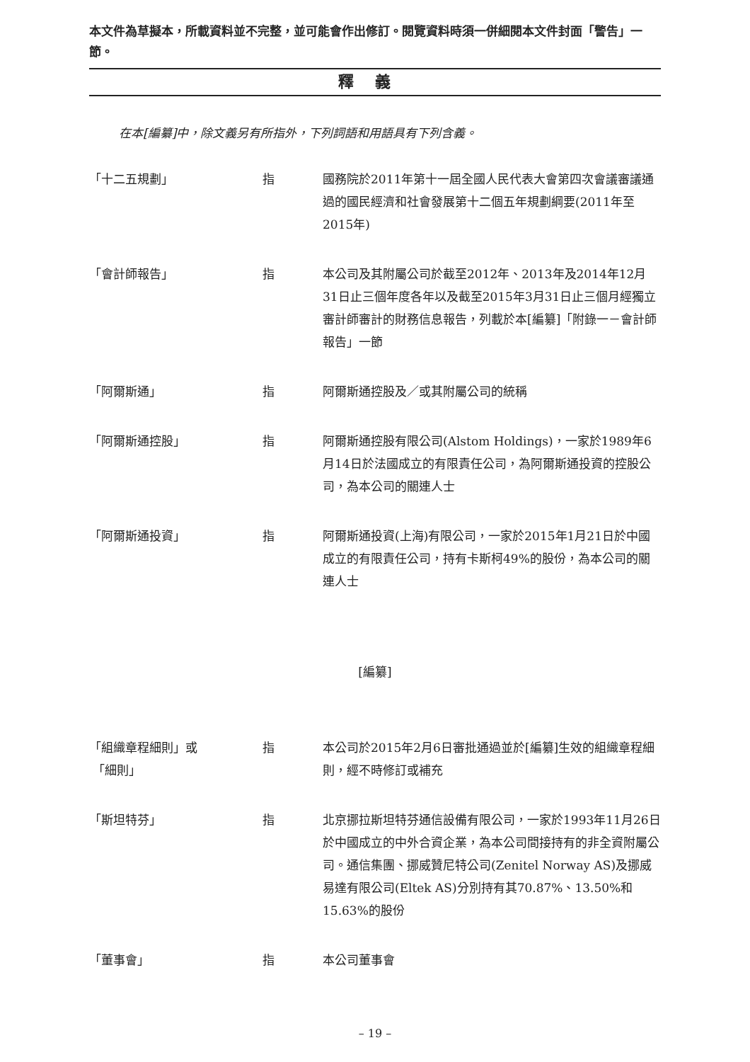本文件為草擬本，所載資料並不完整，並可能會作出修訂。閱覽資料時須一併細閱本文件封面「警告」一節。
釋義
在本[編纂]中，除文義另有所指外，下列詞語和用語具有下列含義。
| 「十二五規劃」 | 指 | 國務院於2011年第十一屆全國人民代表大會第四次會議審議通過的國民經濟和社會發展第十二個五年規劃綱要(2011年至2015年) |
| 「會計師報告」 | 指 | 本公司及其附屬公司於截至2012年、2013年及2014年12月31日止三個年度各年以及截至2015年3月31日止三個月經獨立審計師審計的財務信息報告，列載於本[編纂]「附錄一－會計師報告」一節 |
| 「阿爾斯通」 | 指 | 阿爾斯通控股及／或其附屬公司的統稱 |
| 「阿爾斯通控股」 | 指 | 阿爾斯通控股有限公司(Alstom Holdings)，一家於1989年6月14日於法國成立的有限責任公司，為阿爾斯通投資的控股公司，為本公司的關連人士 |
| 「阿爾斯通投資」 | 指 | 阿爾斯通投資(上海)有限公司，一家於2015年1月21日於中國成立的有限責任公司，持有卡斯柯49%的股份，為本公司的關連人士 |
[編纂]
| 「組織章程細則」或 「細則」 | 指 | 本公司於2015年2月6日審批通過並於[編纂]生效的組織章程細則，經不時修訂或補充 |
| 「斯坦特芬」 | 指 | 北京挪拉斯坦特芬通信設備有限公司，一家於1993年11月26日於中國成立的中外合資企業，為本公司間接持有的非全資附屬公司。通信集團、挪威贊尼特公司(Zenitel Norway AS)及挪威易達有限公司(Eltek AS)分別持有其70.87%、13.50%和15.63%的股份 |
| 「董事會」 | 指 | 本公司董事會 |
– 19 –